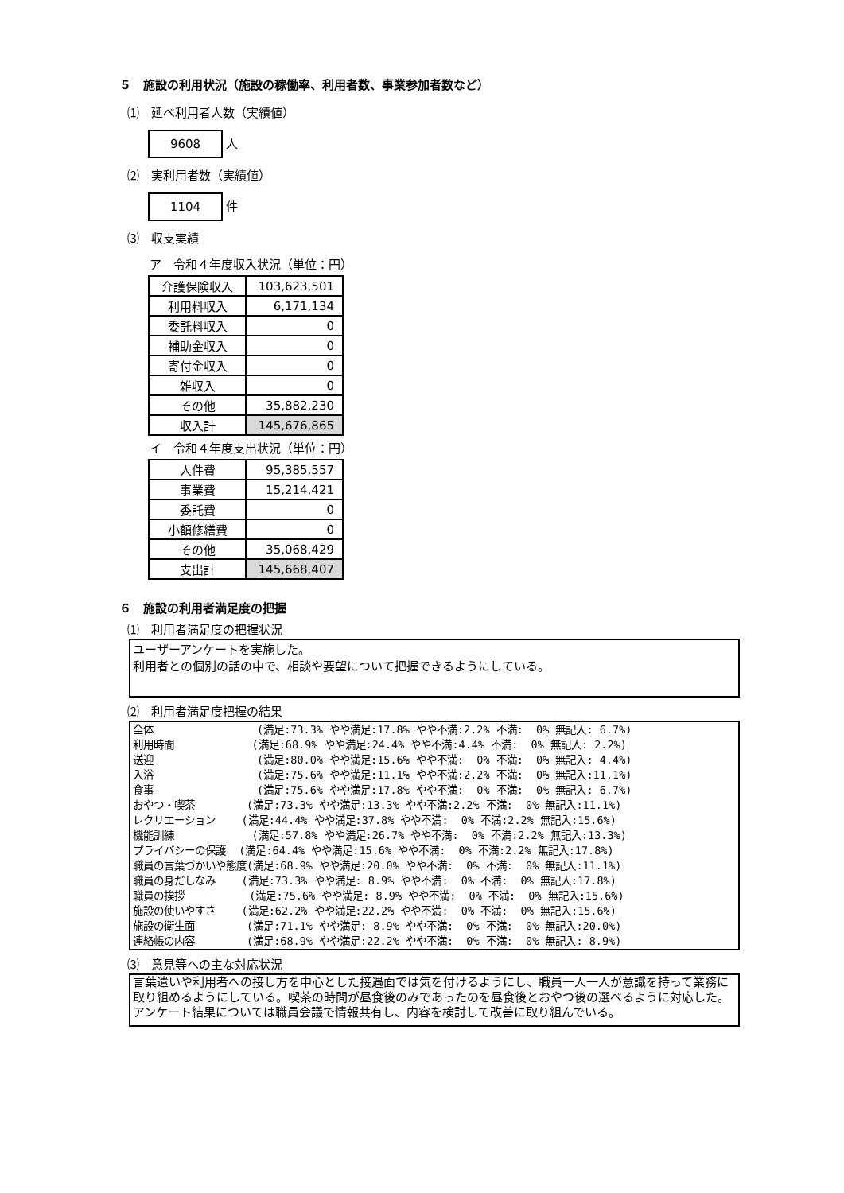５　施設の利用状況（施設の稼働率、利用者数、事業参加者数など）
⑴　延べ利用者人数（実績値）
9608 人
⑵　実利用者数（実績値）
1104 件
⑶　収支実績
ア　令和４年度収入状況（単位：円）
| 介護保険収入 | 103,623,501 |
| 利用料収入 | 6,171,134 |
| 委託料収入 | 0 |
| 補助金収入 | 0 |
| 寄付金収入 | 0 |
| 雑収入 | 0 |
| その他 | 35,882,230 |
| 収入計 | 145,676,865 |
イ　令和４年度支出状況（単位：円）
| 人件費 | 95,385,557 |
| 事業費 | 15,214,421 |
| 委託費 | 0 |
| 小額修繕費 | 0 |
| その他 | 35,068,429 |
| 支出計 | 145,668,407 |
６　施設の利用者満足度の把握
⑴　利用者満足度の把握状況
ユーザーアンケートを実施した。
利用者との個別の話の中で、相談や要望について把握できるようにしている。
⑵　利用者満足度把握の結果
全体                (満足:73.3% やや満足:17.8% やや不満:2.2% 不満:  0% 無記入: 6.7%)
利用時間            (満足:68.9% やや満足:24.4% やや不満:4.4% 不満:  0% 無記入: 2.2%)
送迎                (満足:80.0% やや満足:15.6% やや不満:  0% 不満:  0% 無記入: 4.4%)
入浴                (満足:75.6% やや満足:11.1% やや不満:2.2% 不満:  0% 無記入:11.1%)
食事                (満足:75.6% やや満足:17.8% やや不満:  0% 不満:  0% 無記入: 6.7%)
おやつ・喫茶        (満足:73.3% やや満足:13.3% やや不満:2.2% 不満:  0% 無記入:11.1%)
レクリエーション    (満足:44.4% やや満足:37.8% やや不満:  0% 不満:2.2% 無記入:15.6%)
機能訓練            (満足:57.8% やや満足:26.7% やや不満:  0% 不満:2.2% 無記入:13.3%)
プライバシーの保護  (満足:64.4% やや満足:15.6% やや不満:  0% 不満:2.2% 無記入:17.8%)
職員の言葉づかいや態度(満足:68.9% やや満足:20.0% やや不満:  0% 不満:  0% 無記入:11.1%)
職員の身だしなみ    (満足:73.3% やや満足: 8.9% やや不満:  0% 不満:  0% 無記入:17.8%)
職員の挨拶          (満足:75.6% やや満足: 8.9% やや不満:  0% 不満:  0% 無記入:15.6%)
施設の使いやすさ    (満足:62.2% やや満足:22.2% やや不満:  0% 不満:  0% 無記入:15.6%)
施設の衛生面        (満足:71.1% やや満足: 8.9% やや不満:  0% 不満:  0% 無記入:20.0%)
連絡帳の内容        (満足:68.9% やや満足:22.2% やや不満:  0% 不満:  0% 無記入: 8.9%)
⑶　意見等への主な対応状況
言葉遣いや利用者への接し方を中心とした接遇面では気を付けるようにし、職員一人一人が意識を持って業務に取り組めるようにしている。喫茶の時間が昼食後のみであったのを昼食後とおやつ後の選べるように対応した。アンケート結果については職員会議で情報共有し、内容を検討して改善に取り組んでいる。